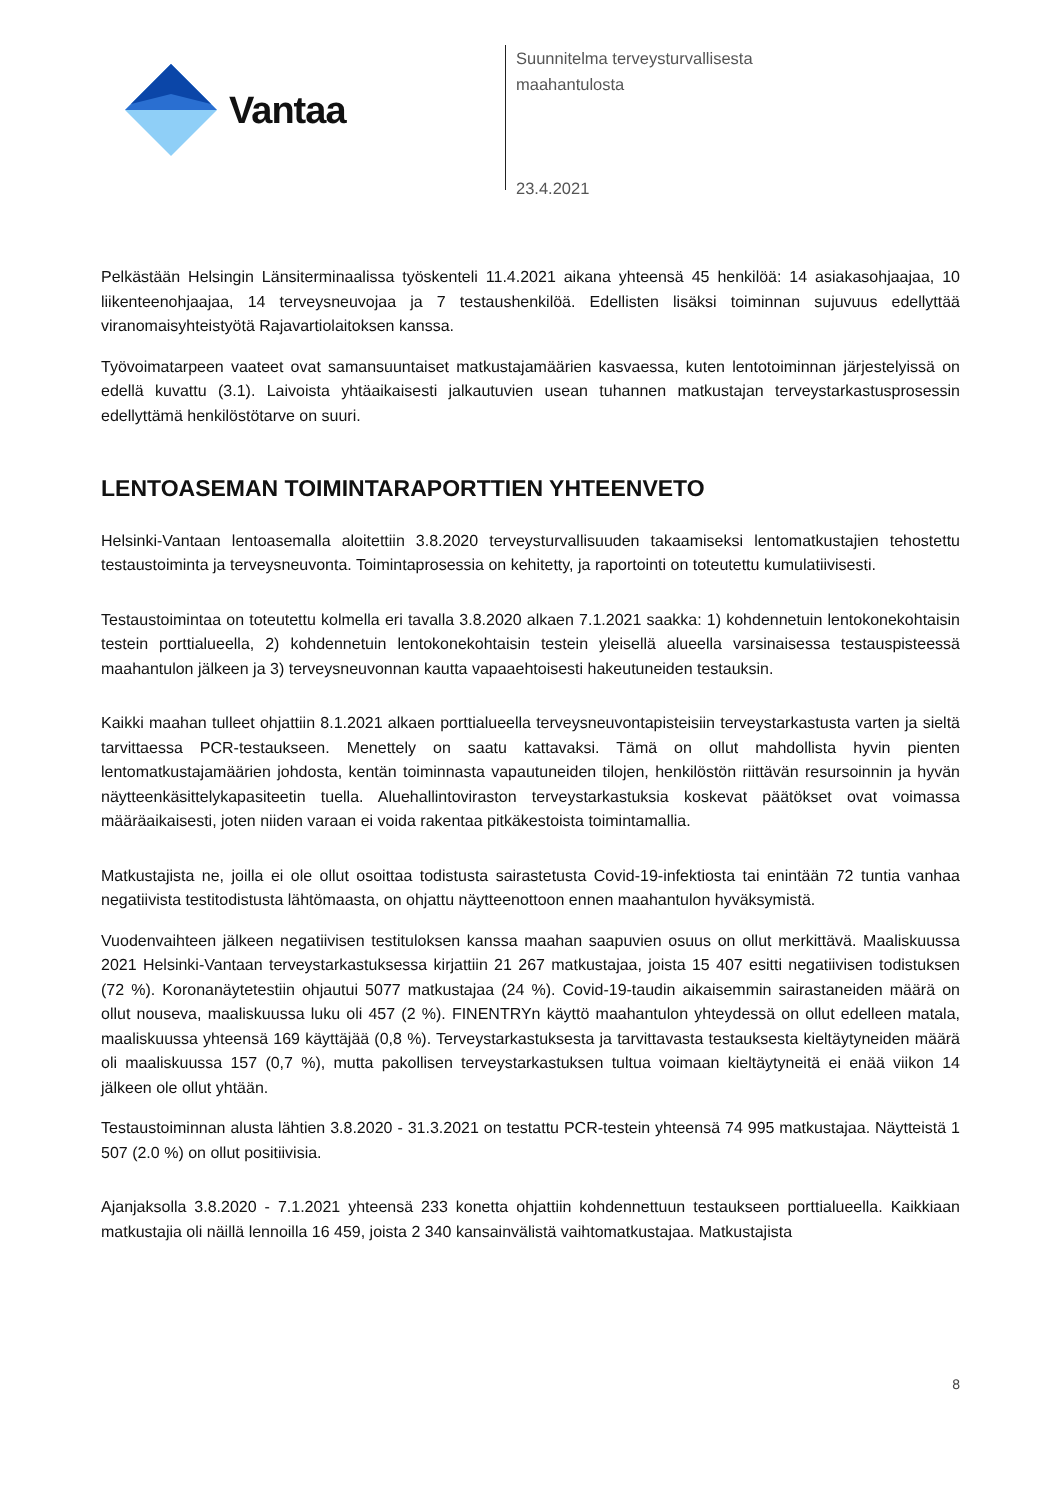Vantaa
Suunnitelma terveysturvallisesta
maahantulosta
23.4.2021
Pelkästään Helsingin Länsiterminaalissa työskenteli 11.4.2021 aikana yhteensä 45 henkilöä: 14 asiakasohjaajaa, 10 liikenteenohjaajaa, 14 terveysneuvojaa ja 7 testaushenkilöä. Edellisten lisäksi toiminnan sujuvuus edellyttää viranomaisyhteistyötä Rajavartiolaitoksen kanssa.
Työvoimatarpeen vaateet ovat samansuuntaiset matkustajamäärien kasvaessa, kuten lentotoiminnan järjestelyissä on edellä kuvattu (3.1). Laivoista yhtäaikaisesti jalkautuvien usean tuhannen matkustajan terveystarkastusprosessin edellyttämä henkilöstötarve on suuri.
LENTOASEMAN TOIMINTARAPORTTIEN YHTEENVETO
Helsinki-Vantaan lentoasemalla aloitettiin 3.8.2020 terveysturvallisuuden takaamiseksi lentomatkustajien tehostettu testaustoiminta ja terveysneuvonta. Toimintaprosessia on kehitetty, ja raportointi on toteutettu kumulatiivisesti.
Testaustoimintaa on toteutettu kolmella eri tavalla 3.8.2020 alkaen 7.1.2021 saakka: 1) kohdennetuin lentokonekohtaisin testein porttialueella, 2) kohdennetuin lentokonekohtaisin testein yleisellä alueella varsinaisessa testauspisteessä maahantulon jälkeen ja 3) terveysneuvonnan kautta vapaaehtoisesti hakeutuneiden testauksin.
Kaikki maahan tulleet ohjattiin 8.1.2021 alkaen porttialueella terveysneuvontapisteisiin terveystarkastusta varten ja sieltä tarvittaessa PCR-testaukseen. Menettely on saatu kattavaksi. Tämä on ollut mahdollista hyvin pienten lentomatkustajamäärien johdosta, kentän toiminnasta vapautuneiden tilojen, henkilöstön riittävän resursoinnin ja hyvän näytteenkäsittelykapasiteetin tuella. Aluehallintoviraston terveystarkastuksia koskevat päätökset ovat voimassa määräaikaisesti, joten niiden varaan ei voida rakentaa pitkäkestoista toimintamallia.
Matkustajista ne, joilla ei ole ollut osoittaa todistusta sairastetusta Covid-19-infektiosta tai enintään 72 tuntia vanhaa negatiivista testitodistusta lähtömaasta, on ohjattu näytteenottoon ennen maahantulon hyväksymistä.
Vuodenvaihteen jälkeen negatiivisen testituloksen kanssa maahan saapuvien osuus on ollut merkittävä. Maaliskuussa 2021 Helsinki-Vantaan terveystarkastuksessa kirjattiin 21 267 matkustajaa, joista 15 407 esitti negatiivisen todistuksen (72 %). Koronanäytetestiin ohjautui 5077 matkustajaa (24 %). Covid-19-taudin aikaisemmin sairastaneiden määrä on ollut nouseva, maaliskuussa luku oli 457 (2 %). FINENTRYn käyttö maahantulon yhteydessä on ollut edelleen matala, maaliskuussa yhteensä 169 käyttäjää (0,8 %). Terveystarkastuksesta ja tarvittavasta testauksesta kieltäytyneiden määrä oli maaliskuussa 157 (0,7 %), mutta pakollisen terveystarkastuksen tultua voimaan kieltäytyneitä ei enää viikon 14 jälkeen ole ollut yhtään.
Testaustoiminnan alusta lähtien 3.8.2020 - 31.3.2021 on testattu PCR-testein yhteensä 74 995 matkustajaa. Näytteistä 1 507 (2.0 %) on ollut positiivisia.
Ajanjaksolla 3.8.2020 - 7.1.2021 yhteensä 233 konetta ohjattiin kohdennettuun testaukseen porttialueella. Kaikkiaan matkustajia oli näillä lennoilla 16 459, joista 2 340 kansainvälistä vaihtomatkustajaa. Matkustajista
8